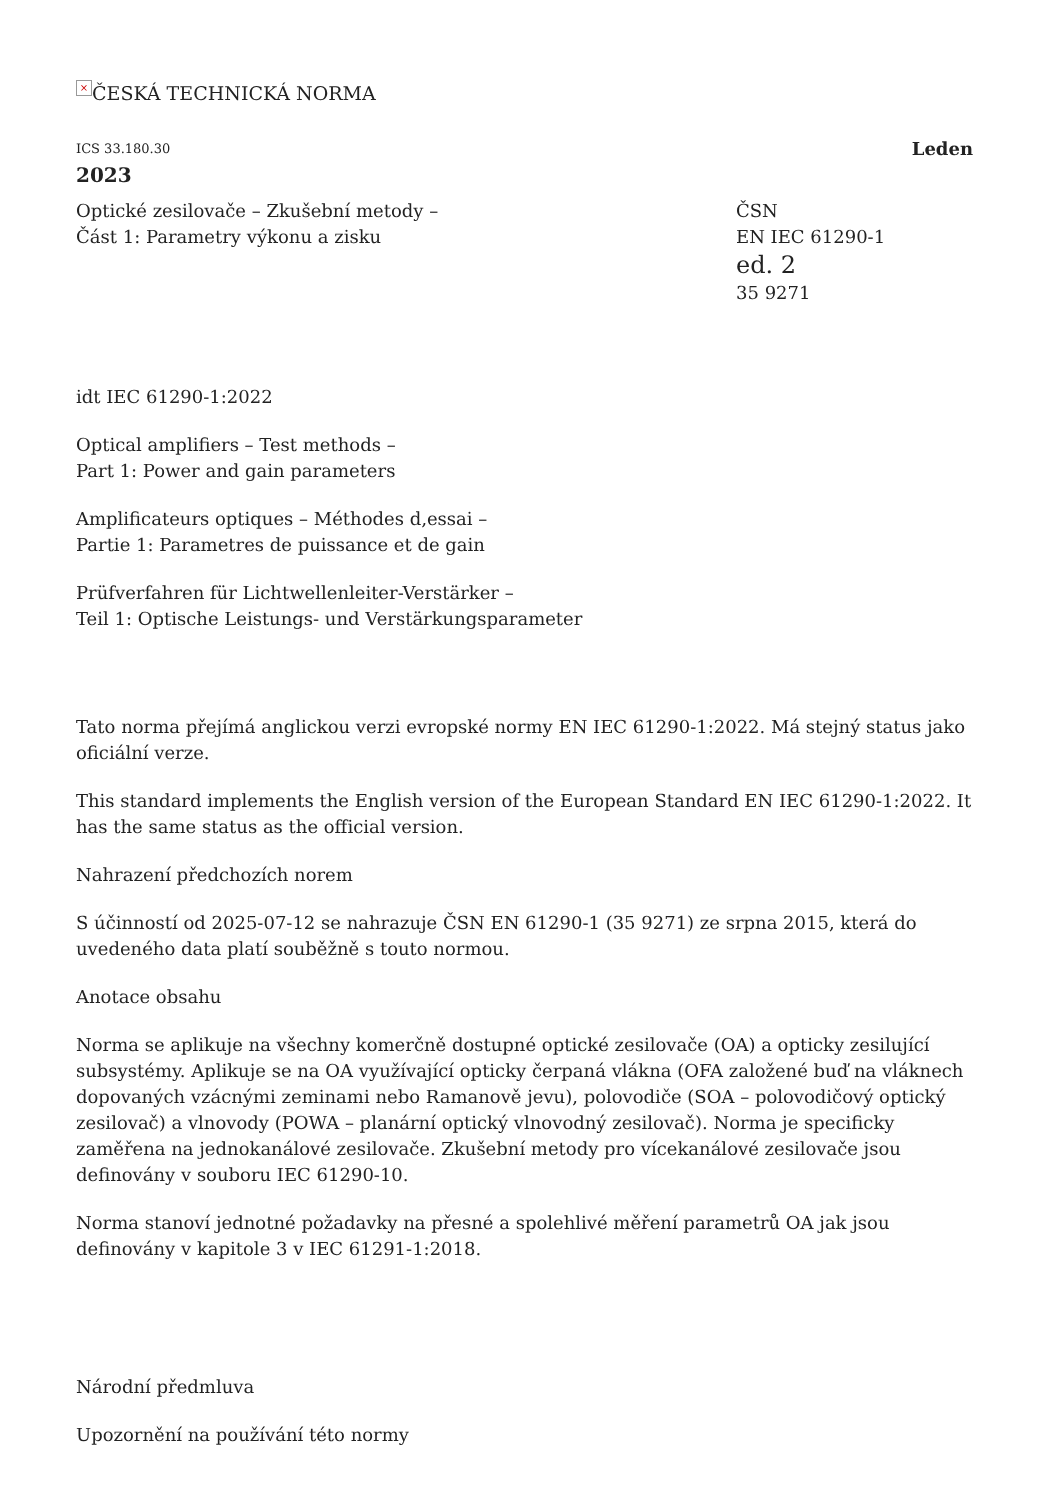× ČESKÁ TECHNICKÁ NORMA
ICS 33.180.30 Leden
2023
Optické zesilovače – Zkušební metody –
Část 1: Parametry výkonu a zisku
ČSN
EN IEC 61290-1
ed. 2
35 9271
idt IEC 61290-1:2022
Optical amplifiers – Test methods –
Part 1: Power and gain parameters
Amplificateurs optiques – Méthodes d‚essai –
Partie 1: Parametres de puissance et de gain
Prüfverfahren für Lichtwellenleiter-Verstärker –
Teil 1: Optische Leistungs- und Verstärkungsparameter
Tato norma přejímá anglickou verzi evropské normy EN IEC 61290-1:2022. Má stejný status jako oficiální verze.
This standard implements the English version of the European Standard EN IEC 61290-1:2022. It has the same status as the official version.
Nahrazení předchozích norem
S účinností od 2025-07-12 se nahrazuje ČSN EN 61290-1 (35 9271) ze srpna 2015, která do uvedeného data platí souběžně s touto normou.
Anotace obsahu
Norma se aplikuje na všechny komerčně dostupné optické zesilovače (OA) a opticky zesilující subsystémy. Aplikuje se na OA využívající opticky čerpaná vlákna (OFA založené buď na vláknech dopovaných vzácnými zeminami nebo Ramanově jevu), polovodiče (SOA – polovodičový optický zesilovač) a vlnovody (POWA – planární optický vlnovodný zesilovač). Norma je specificky zaměřena na jednokanálové zesilovače. Zkušební metody pro vícekanálové zesilovače jsou definovány v souboru IEC 61290-10.
Norma stanoví jednotné požadavky na přesné a spolehlivé měření parametrů OA jak jsou definovány v kapitole 3 v IEC 61291-1:2018.
Národní předmluva
Upozornění na používání této normy